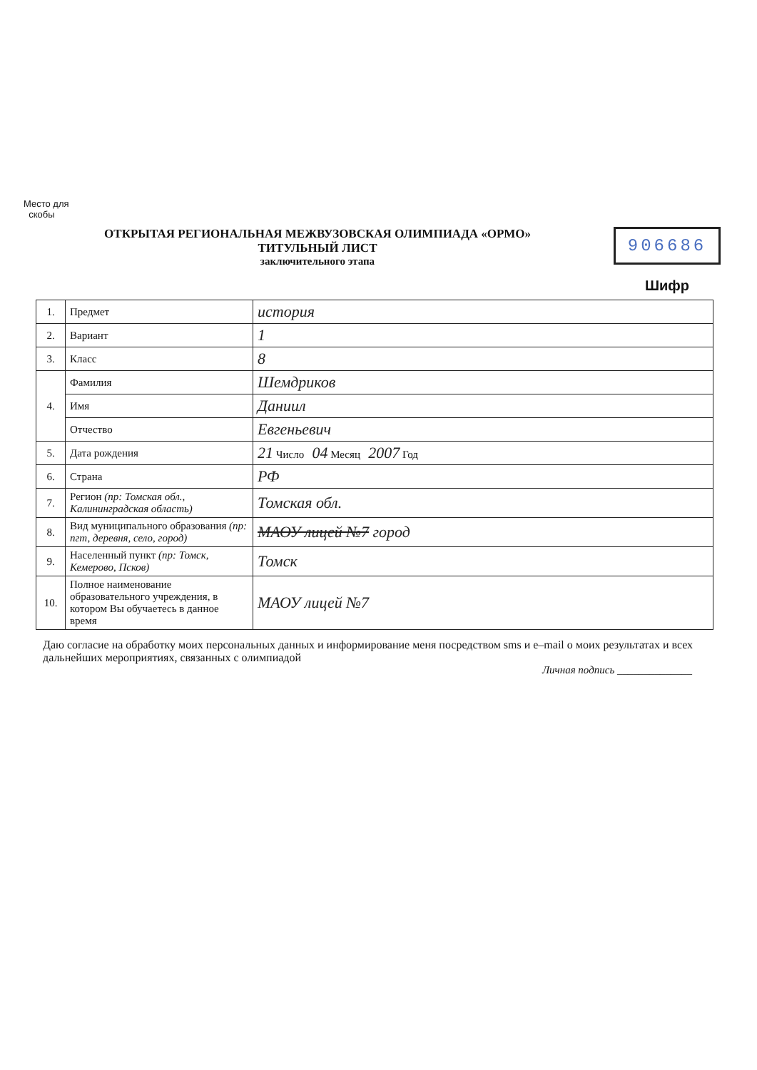Место для
скобы
ОТКРЫТАЯ РЕГИОНАЛЬНАЯ МЕЖВУЗОВСКАЯ ОЛИМПИАДА «ОРМО»
ТИТУЛЬНЫЙ ЛИСТ
заключительного этапа
906686
Шифр
| 1. | Предмет | история |
| 2. | Вариант | 1 |
| 3. | Класс | 8 |
| 4. | Фамилия | Шемдриков |
| | Имя | Даниил |
| | Отчество | Евгеньевич |
| 5. | Дата рождения | 21 Число 04 Месяц 2007 Год |
| 6. | Страна | РФ |
| 7. | Регион (пр: Томская обл., Калининградская область) | Томская обл. |
| 8. | Вид муниципального образования (пр: пгт, деревня, село, город) | МАОУ лицей №7 город |
| 9. | Населенный пункт (пр: Томск, Кемерово, Псков) | Томск |
| 10. | Полное наименование образовательного учреждения, в котором Вы обучаетесь в данное время | МАОУ лицей №7 |
Даю согласие на обработку моих персональных данных и информирование меня посредством sms и e–mail о моих результатах и всех дальнейших мероприятиях, связанных с олимпиадой
Личная подпись ______________